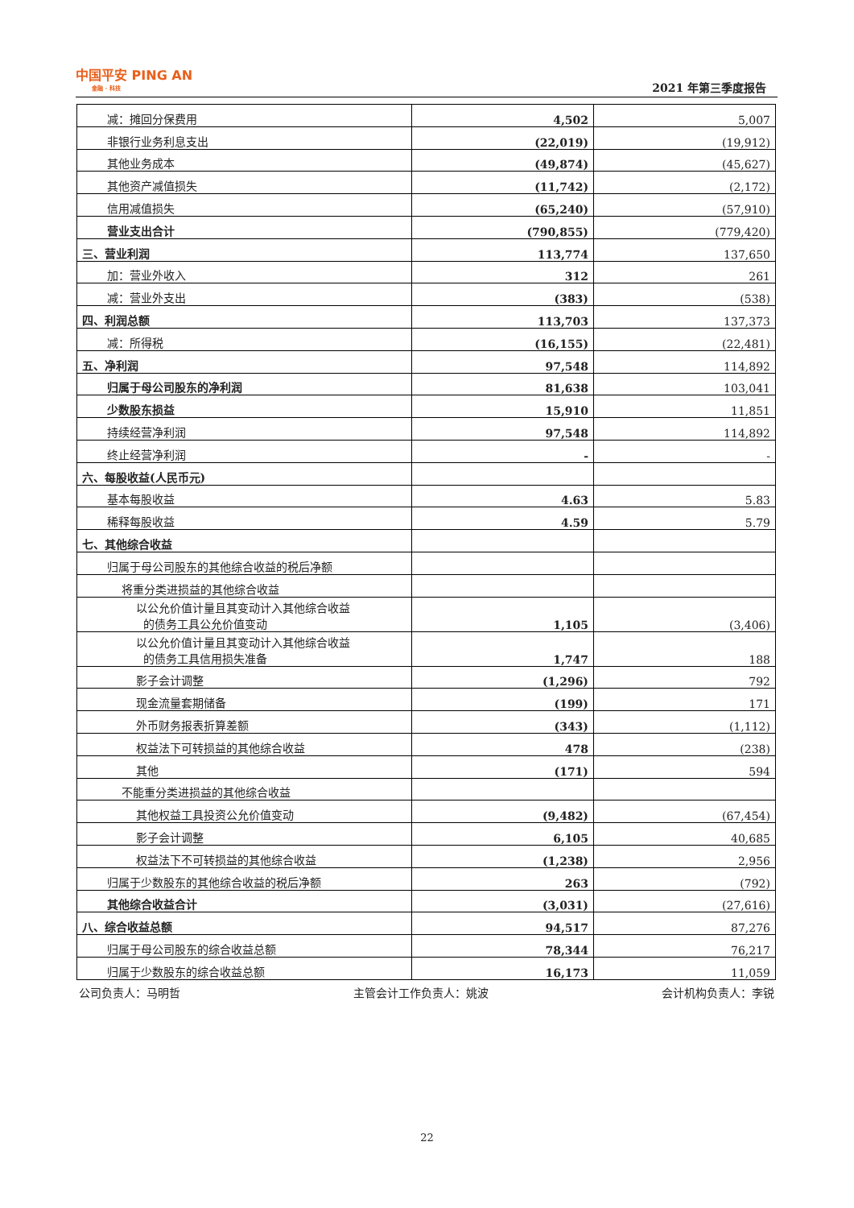中国平安 PING AN
金融 · 科技
2021 年第三季度报告
| 减：摊回分保费用 | 4,502 | 5,007 |
| 非银行业务利息支出 | (22,019) | (19,912) |
| 其他业务成本 | (49,874) | (45,627) |
| 其他资产减值损失 | (11,742) | (2,172) |
| 信用减值损失 | (65,240) | (57,910) |
| 营业支出合计 | (790,855) | (779,420) |
| 三、营业利润 | 113,774 | 137,650 |
| 加：营业外收入 | 312 | 261 |
| 减：营业外支出 | (383) | (538) |
| 四、利润总额 | 113,703 | 137,373 |
| 减：所得税 | (16,155) | (22,481) |
| 五、净利润 | 97,548 | 114,892 |
| 归属于母公司股东的净利润 | 81,638 | 103,041 |
| 少数股东损益 | 15,910 | 11,851 |
| 持续经营净利润 | 97,548 | 114,892 |
| 终止经营净利润 | - | - |
| 六、每股收益(人民币元) | | |
| 基本每股收益 | 4.63 | 5.83 |
| 稀释每股收益 | 4.59 | 5.79 |
| 七、其他综合收益 | | |
| 归属于母公司股东的其他综合收益的税后净额 | | |
| 将重分类进损益的其他综合收益 | | |
| 以公允价值计量且其变动计入其他综合收益 的债务工具公允价值变动 | 1,105 | (3,406) |
| 以公允价值计量且其变动计入其他综合收益 的债务工具信用损失准备 | 1,747 | 188 |
| 影子会计调整 | (1,296) | 792 |
| 现金流量套期储备 | (199) | 171 |
| 外币财务报表折算差额 | (343) | (1,112) |
| 权益法下可转损益的其他综合收益 | 478 | (238) |
| 其他 | (171) | 594 |
| 不能重分类进损益的其他综合收益 | | |
| 其他权益工具投资公允价值变动 | (9,482) | (67,454) |
| 影子会计调整 | 6,105 | 40,685 |
| 权益法下不可转损益的其他综合收益 | (1,238) | 2,956 |
| 归属于少数股东的其他综合收益的税后净额 | 263 | (792) |
| 其他综合收益合计 | (3,031) | (27,616) |
| 八、综合收益总额 | 94,517 | 87,276 |
| 归属于母公司股东的综合收益总额 | 78,344 | 76,217 |
| 归属于少数股东的综合收益总额 | 16,173 | 11,059 |
公司负责人：马明哲 主管会计工作负责人：姚波 会计机构负责人：李锐
22